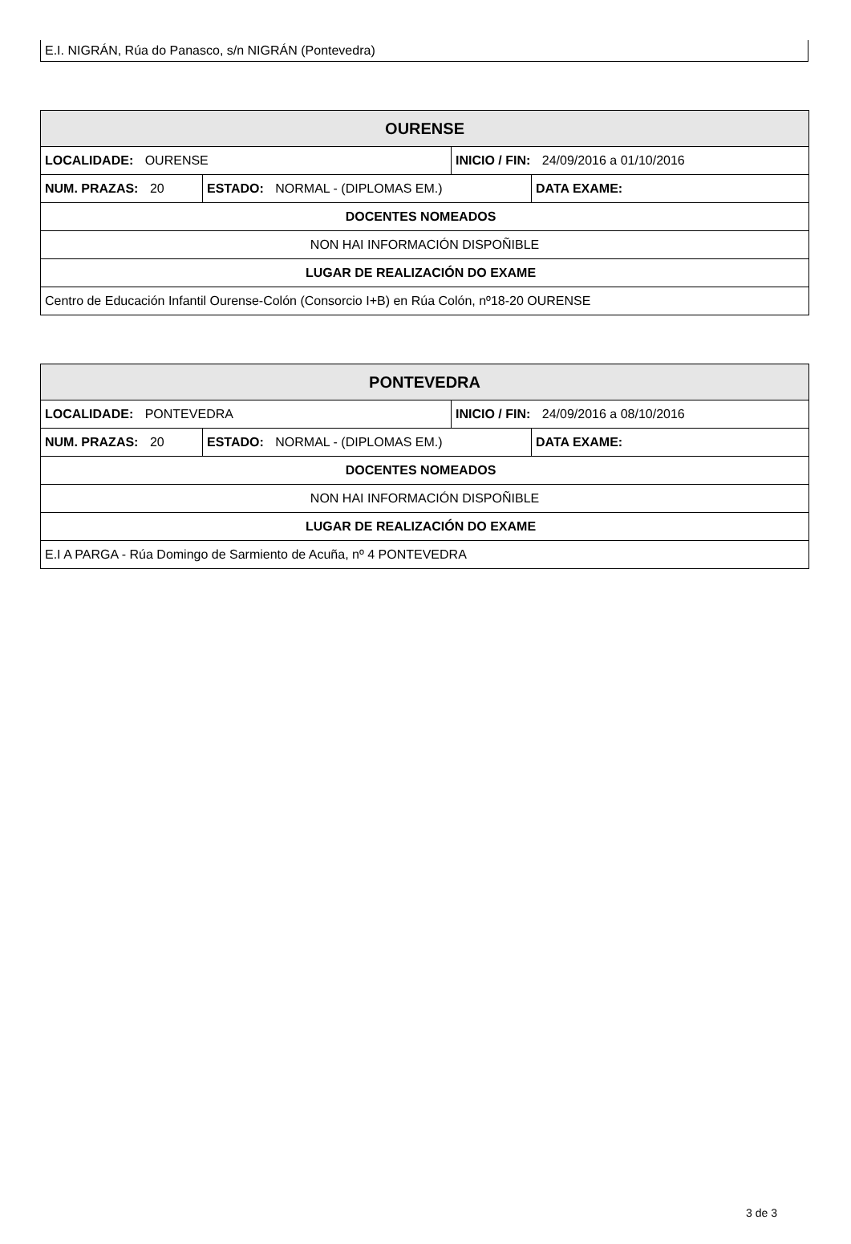E.I. NIGRÁN, Rúa do Panasco, s/n NIGRÁN (Pontevedra)
| OURENSE | | | |
| --- | --- | --- | --- |
| LOCALIDADE: OURENSE | | INICIO / FIN: 24/09/2016 a 01/10/2016 | |
| NUM. PRAZAS: 20 | ESTADO: NORMAL - (DIPLOMAS EM.) | | DATA EXAME: |
| DOCENTES NOMEADOS | | | |
| NON HAI INFORMACIÓN DISPOÑIBLE | | | |
| LUGAR DE REALIZACIÓN DO EXAME | | | |
| Centro de Educación Infantil Ourense-Colón (Consorcio I+B) en Rúa Colón, nº18-20 OURENSE | | | |
| PONTEVEDRA | | | |
| --- | --- | --- | --- |
| LOCALIDADE: PONTEVEDRA | | INICIO / FIN: 24/09/2016 a 08/10/2016 | |
| NUM. PRAZAS: 20 | ESTADO: NORMAL - (DIPLOMAS EM.) | | DATA EXAME: |
| DOCENTES NOMEADOS | | | |
| NON HAI INFORMACIÓN DISPOÑIBLE | | | |
| LUGAR DE REALIZACIÓN DO EXAME | | | |
| E.I A PARGA - Rúa Domingo de Sarmiento de Acuña, nº 4 PONTEVEDRA | | | |
3 de 3